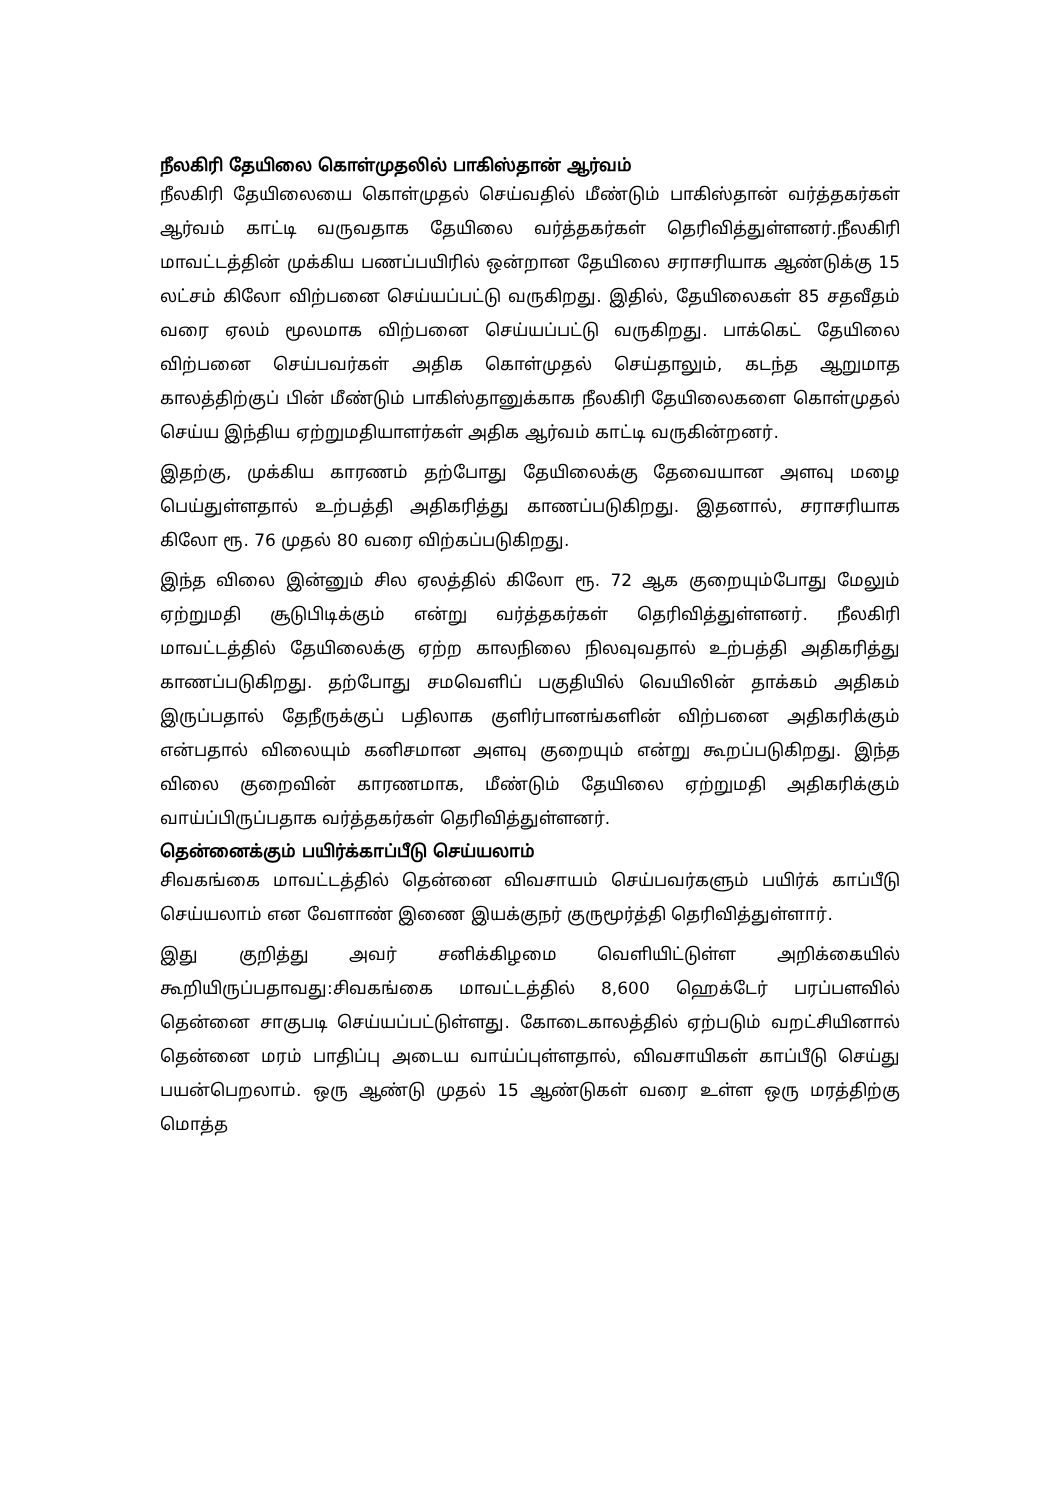நீலகிரி தேயிலை கொள்முதலில் பாகிஸ்தான் ஆர்வம்
நீலகிரி தேயிலையை கொள்முதல் செய்வதில் மீண்டும் பாகிஸ்தான் வர்த்தகர்கள் ஆர்வம் காட்டி வருவதாக தேயிலை வர்த்தகர்கள் தெரிவித்துள்ளனர்.நீலகிரி மாவட்டத்தின் முக்கிய பணப்பயிரில் ஒன்றான தேயிலை சராசரியாக ஆண்டுக்கு 15 லட்சம் கிலோ விற்பனை செய்யப்பட்டு வருகிறது. இதில், தேயிலைகள் 85 சதவீதம் வரை ஏலம் மூலமாக விற்பனை செய்யப்பட்டு வருகிறது. பாக்கெட் தேயிலை விற்பனை செய்பவர்கள் அதிக கொள்முதல் செய்தாலும், கடந்த ஆறுமாத காலத்திற்குப் பின் மீண்டும் பாகிஸ்தானுக்காக நீலகிரி தேயிலைகளை கொள்முதல் செய்ய இந்திய ஏற்றுமதியாளர்கள் அதிக ஆர்வம் காட்டி வருகின்றனர்.
இதற்கு, முக்கிய காரணம் தற்போது தேயிலைக்கு தேவையான அளவு மழை பெய்துள்ளதால் உற்பத்தி அதிகரித்து காணப்படுகிறது. இதனால், சராசரியாக கிலோ ரூ. 76 முதல் 80 வரை விற்கப்படுகிறது.
இந்த விலை இன்னும் சில ஏலத்தில் கிலோ ரூ. 72 ஆக குறையும்போது மேலும் ஏற்றுமதி சூடுபிடிக்கும் என்று வர்த்தகர்கள் தெரிவித்துள்ளனர். நீலகிரி மாவட்டத்தில் தேயிலைக்கு ஏற்ற காலநிலை நிலவுவதால் உற்பத்தி அதிகரித்து காணப்படுகிறது. தற்போது சமவெளிப் பகுதியில் வெயிலின் தாக்கம் அதிகம் இருப்பதால் தேநீருக்குப் பதிலாக குளிர்பானங்களின் விற்பனை அதிகரிக்கும் என்பதால் விலையும் கனிசமான அளவு குறையும் என்று கூறப்படுகிறது. இந்த விலை குறைவின் காரணமாக, மீண்டும் தேயிலை ஏற்றுமதி அதிகரிக்கும் வாய்ப்பிருப்பதாக வர்த்தகர்கள் தெரிவித்துள்ளனர்.
தென்னைக்கும் பயிர்க்காப்பீடு செய்யலாம்
சிவகங்கை மாவட்டத்தில் தென்னை விவசாயம் செய்பவர்களும் பயிர்க் காப்பீடு செய்யலாம் என வேளாண் இணை இயக்குநர் குருமூர்த்தி தெரிவித்துள்ளார்.
இது குறித்து அவர் சனிக்கிழமை வெளியிட்டுள்ள அறிக்கையில் கூறியிருப்பதாவது:சிவகங்கை மாவட்டத்தில் 8,600 ஹெக்டேர் பரப்பளவில் தென்னை சாகுபடி செய்யப்பட்டுள்ளது. கோடைகாலத்தில் ஏற்படும் வறட்சியினால் தென்னை மரம் பாதிப்பு அடைய வாய்ப்புள்ளதால், விவசாயிகள் காப்பீடு செய்து பயன்பெறலாம். ஒரு ஆண்டு முதல் 15 ஆண்டுகள் வரை உள்ள ஒரு மரத்திற்கு மொத்த